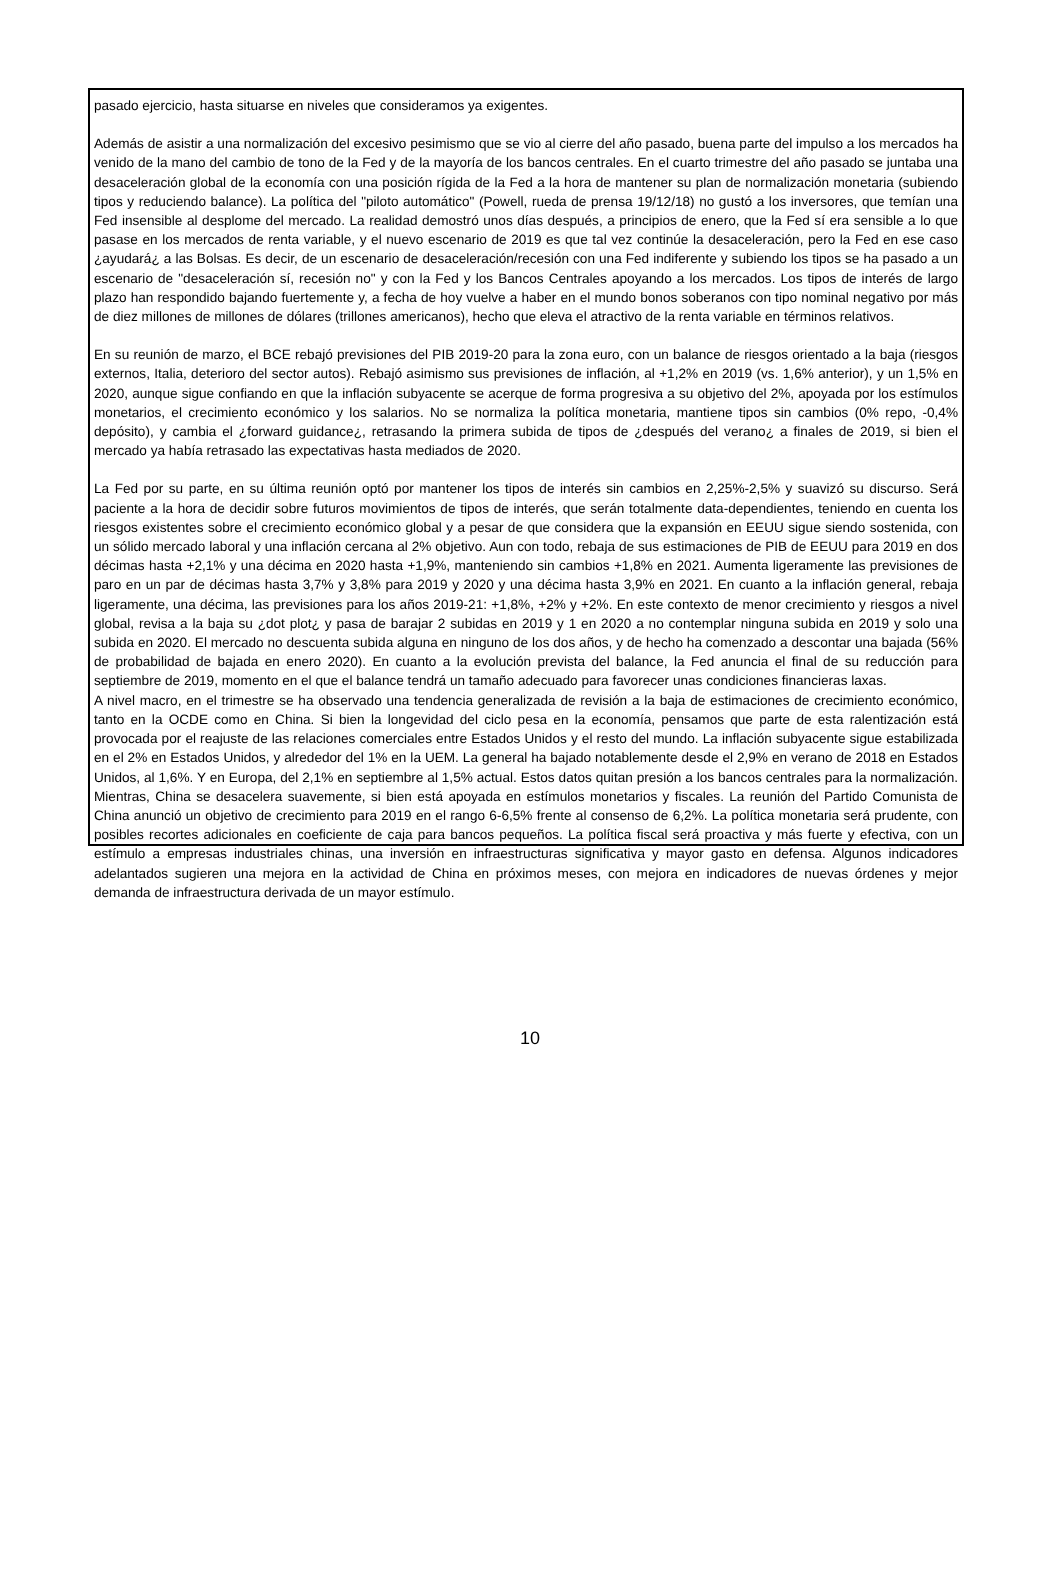pasado ejercicio, hasta situarse en niveles que consideramos ya exigentes.
Además de asistir a una normalización del excesivo pesimismo que se vio al cierre del año pasado, buena parte del impulso a los mercados ha venido de la mano del cambio de tono de la Fed y de la mayoría de los bancos centrales. En el cuarto trimestre del año pasado se juntaba una desaceleración global de la economía con una posición rígida de la Fed a la hora de mantener su plan de normalización monetaria (subiendo tipos y reduciendo balance). La política del "piloto automático" (Powell, rueda de prensa 19/12/18) no gustó a los inversores, que temían una Fed insensible al desplome del mercado. La realidad demostró unos días después, a principios de enero, que la Fed sí era sensible a lo que pasase en los mercados de renta variable, y el nuevo escenario de 2019 es que tal vez continúe la desaceleración, pero la Fed en ese caso ¿ayudará¿ a las Bolsas. Es decir, de un escenario de desaceleración/recesión con una Fed indiferente y subiendo los tipos se ha pasado a un escenario de "desaceleración sí, recesión no" y con la Fed y los Bancos Centrales apoyando a los mercados. Los tipos de interés de largo plazo han respondido bajando fuertemente y, a fecha de hoy vuelve a haber en el mundo bonos soberanos con tipo nominal negativo por más de diez millones de millones de dólares (trillones americanos), hecho que eleva el atractivo de la renta variable en términos relativos.
En su reunión de marzo, el BCE rebajó previsiones del PIB 2019-20 para la zona euro, con un balance de riesgos orientado a la baja (riesgos externos, Italia, deterioro del sector autos). Rebajó asimismo sus previsiones de inflación, al +1,2% en 2019 (vs. 1,6% anterior), y un 1,5% en 2020, aunque sigue confiando en que la inflación subyacente se acerque de forma progresiva a su objetivo del 2%, apoyada por los estímulos monetarios, el crecimiento económico y los salarios. No se normaliza la política monetaria, mantiene tipos sin cambios (0% repo, -0,4% depósito), y cambia el ¿forward guidance¿, retrasando la primera subida de tipos de ¿después del verano¿ a finales de 2019, si bien el mercado ya había retrasado las expectativas hasta mediados de 2020.
La Fed por su parte, en su última reunión optó por mantener los tipos de interés sin cambios en 2,25%-2,5% y suavizó su discurso. Será paciente a la hora de decidir sobre futuros movimientos de tipos de interés, que serán totalmente data-dependientes, teniendo en cuenta los riesgos existentes sobre el crecimiento económico global y a pesar de que considera que la expansión en EEUU sigue siendo sostenida, con un sólido mercado laboral y una inflación cercana al 2% objetivo. Aun con todo, rebaja de sus estimaciones de PIB de EEUU para 2019 en dos décimas hasta +2,1% y una décima en 2020 hasta +1,9%, manteniendo sin cambios +1,8% en 2021. Aumenta ligeramente las previsiones de paro en un par de décimas hasta 3,7% y 3,8% para 2019 y 2020 y una décima hasta 3,9% en 2021. En cuanto a la inflación general, rebaja ligeramente, una décima, las previsiones para los años 2019-21: +1,8%, +2% y +2%. En este contexto de menor crecimiento y riesgos a nivel global, revisa a la baja su ¿dot plot¿ y pasa de barajar 2 subidas en 2019 y 1 en 2020 a no contemplar ninguna subida en 2019 y solo una subida en 2020. El mercado no descuenta subida alguna en ninguno de los dos años, y de hecho ha comenzado a descontar una bajada (56% de probabilidad de bajada en enero 2020). En cuanto a la evolución prevista del balance, la Fed anuncia el final de su reducción para septiembre de 2019, momento en el que el balance tendrá un tamaño adecuado para favorecer unas condiciones financieras laxas.
A nivel macro, en el trimestre se ha observado una tendencia generalizada de revisión a la baja de estimaciones de crecimiento económico, tanto en la OCDE como en China. Si bien la longevidad del ciclo pesa en la economía, pensamos que parte de esta ralentización está provocada por el reajuste de las relaciones comerciales entre Estados Unidos y el resto del mundo. La inflación subyacente sigue estabilizada en el 2% en Estados Unidos, y alrededor del 1% en la UEM. La general ha bajado notablemente desde el 2,9% en verano de 2018 en Estados Unidos, al 1,6%. Y en Europa, del 2,1% en septiembre al 1,5% actual. Estos datos quitan presión a los bancos centrales para la normalización. Mientras, China se desacelera suavemente, si bien está apoyada en estímulos monetarios y fiscales. La reunión del Partido Comunista de China anunció un objetivo de crecimiento para 2019 en el rango 6-6,5% frente al consenso de 6,2%. La política monetaria será prudente, con posibles recortes adicionales en coeficiente de caja para bancos pequeños. La política fiscal será proactiva y más fuerte y efectiva, con un estímulo a empresas industriales chinas, una inversión en infraestructuras significativa y mayor gasto en defensa. Algunos indicadores adelantados sugieren una mejora en la actividad de China en próximos meses, con mejora en indicadores de nuevas órdenes y mejor demanda de infraestructura derivada de un mayor estímulo.
10